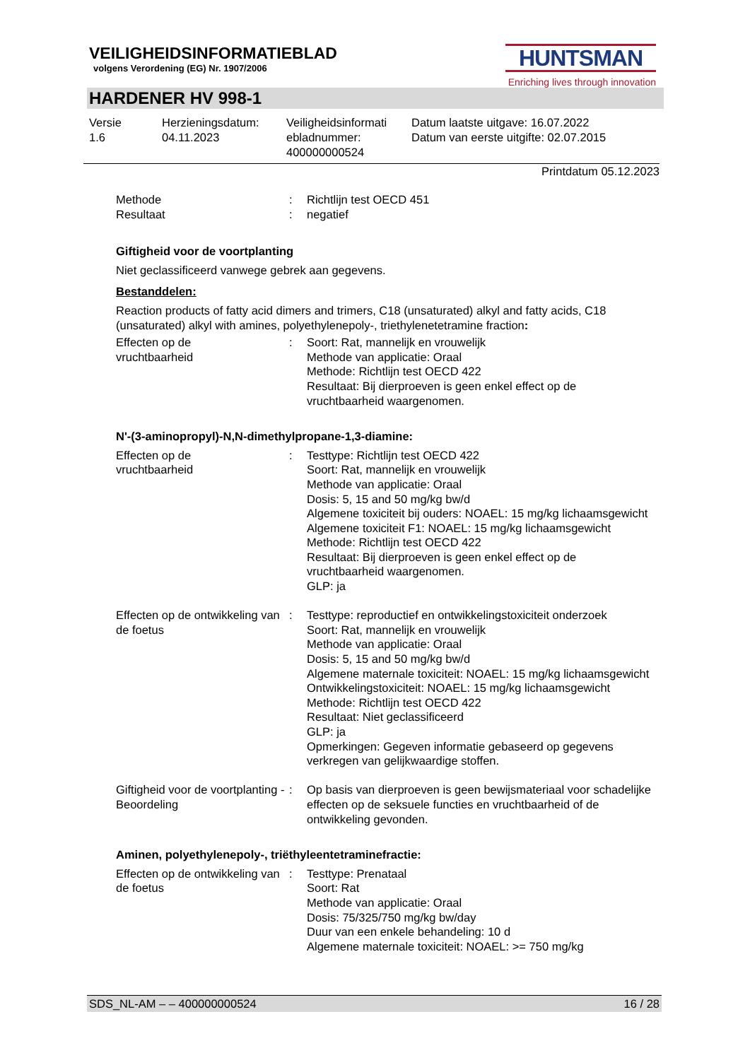VEILIGHEIDSINFORMATIEBLAD
volgens Verordening (EG) Nr. 1907/2006
HUNTSMAN
Enriching lives through innovation
HARDENER HV 998-1
Versie
1.6
Herzieningsdatum:
04.11.2023
Veiligheidsinformati
ebladnummer:
400000000524
Datum laatste uitgave: 16.07.2022
Datum van eerste uitgifte: 02.07.2015
Printdatum 05.12.2023
| Methode | : | Richtlijn test OECD 451 |
| Resultaat | : | negatief |
Giftigheid voor de voortplanting
Niet geclassificeerd vanwege gebrek aan gegevens.
Bestanddelen:
Reaction products of fatty acid dimers and trimers, C18 (unsaturated) alkyl and fatty acids, C18 (unsaturated) alkyl with amines, polyethylenepoly-, triethylenetetramine fraction:
| Effecten op de vruchtbaarheid | : | Soort: Rat, mannelijk en vrouwelijk Methode van applicatie: Oraal Methode: Richtlijn test OECD 422 Resultaat: Bij dierproeven is geen enkel effect op de vruchtbaarheid waargenomen. |
N'-(3-aminopropyl)-N,N-dimethylpropane-1,3-diamine:
| Effecten op de vruchtbaarheid | : | Testtype: Richtlijn test OECD 422 Soort: Rat, mannelijk en vrouwelijk Methode van applicatie: Oraal Dosis: 5, 15 and 50 mg/kg bw/d Algemene toxiciteit bij ouders: NOAEL: 15 mg/kg lichaamsgewicht Algemene toxiciteit F1: NOAEL: 15 mg/kg lichaamsgewicht Methode: Richtlijn test OECD 422 Resultaat: Bij dierproeven is geen enkel effect op de vruchtbaarheid waargenomen. GLP: ja |
| Effecten op de ontwikkeling van de foetus | : | Testtype: reproductief en ontwikkelingstoxiciteit onderzoek Soort: Rat, mannelijk en vrouwelijk Methode van applicatie: Oraal Dosis: 5, 15 and 50 mg/kg bw/d Algemene maternale toxiciteit: NOAEL: 15 mg/kg lichaamsgewicht Ontwikkelingstoxiciteit: NOAEL: 15 mg/kg lichaamsgewicht Methode: Richtlijn test OECD 422 Resultaat: Niet geclassificeerd GLP: ja Opmerkingen: Gegeven informatie gebaseerd op gegevens verkregen van gelijkwaardige stoffen. |
| Giftigheid voor de voortplanting - Beoordeling | : | Op basis van dierproeven is geen bewijsmateriaal voor schadelijke effecten op de seksuele functies en vruchtbaarheid of de ontwikkeling gevonden. |
Aminen, polyethylenepoly-, triëthyleentetraminefractie:
| Effecten op de ontwikkeling van de foetus | : | Testtype: Prenataal Soort: Rat Methode van applicatie: Oraal Dosis: 75/325/750 mg/kg bw/day Duur van een enkele behandeling: 10 d Algemene maternale toxiciteit: NOAEL: >= 750 mg/kg |
SDS_NL-AM – – 400000000524 16 / 28